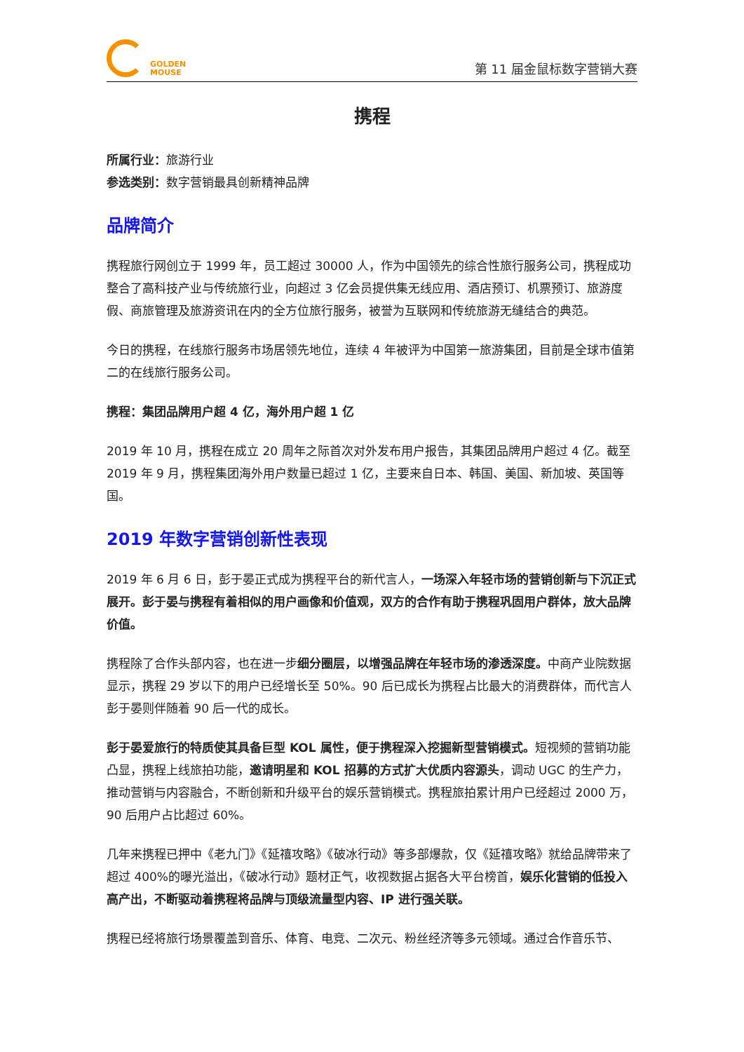GOLDEN
MOUSE
第 11 届金鼠标数字营销大赛
携程
所属行业：旅游行业
参选类别：数字营销最具创新精神品牌
品牌简介
携程旅行网创立于 1999 年，员工超过 30000 人，作为中国领先的综合性旅行服务公司，携程成功整合了高科技产业与传统旅行业，向超过 3 亿会员提供集无线应用、酒店预订、机票预订、旅游度假、商旅管理及旅游资讯在内的全方位旅行服务，被誉为互联网和传统旅游无缝结合的典范。
今日的携程，在线旅行服务市场居领先地位，连续 4 年被评为中国第一旅游集团，目前是全球市值第二的在线旅行服务公司。
携程：集团品牌用户超 4 亿，海外用户超 1 亿
2019 年 10 月，携程在成立 20 周年之际首次对外发布用户报告，其集团品牌用户超过 4 亿。截至 2019 年 9 月，携程集团海外用户数量已超过 1 亿，主要来自日本、韩国、美国、新加坡、英国等国。
2019 年数字营销创新性表现
2019 年 6 月 6 日，彭于晏正式成为携程平台的新代言人，一场深入年轻市场的营销创新与下沉正式展开。彭于晏与携程有着相似的用户画像和价值观，双方的合作有助于携程巩固用户群体，放大品牌价值。
携程除了合作头部内容，也在进一步细分圈层，以增强品牌在年轻市场的渗透深度。中商产业院数据显示，携程 29 岁以下的用户已经增长至 50%。90 后已成长为携程占比最大的消费群体，而代言人彭于晏则伴随着 90 后一代的成长。
彭于晏爱旅行的特质使其具备巨型 KOL 属性，便于携程深入挖掘新型营销模式。短视频的营销功能凸显，携程上线旅拍功能，邀请明星和 KOL 招募的方式扩大优质内容源头，调动 UGC 的生产力，推动营销与内容融合，不断创新和升级平台的娱乐营销模式。携程旅拍累计用户已经超过 2000 万，90 后用户占比超过 60%。
几年来携程已押中《老九门》《延禧攻略》《破冰行动》等多部爆款，仅《延禧攻略》就给品牌带来了超过 400%的曝光溢出，《破冰行动》题材正气，收视数据占据各大平台榜首，娱乐化营销的低投入高产出，不断驱动着携程将品牌与顶级流量型内容、IP 进行强关联。
携程已经将旅行场景覆盖到音乐、体育、电竞、二次元、粉丝经济等多元领域。通过合作音乐节、